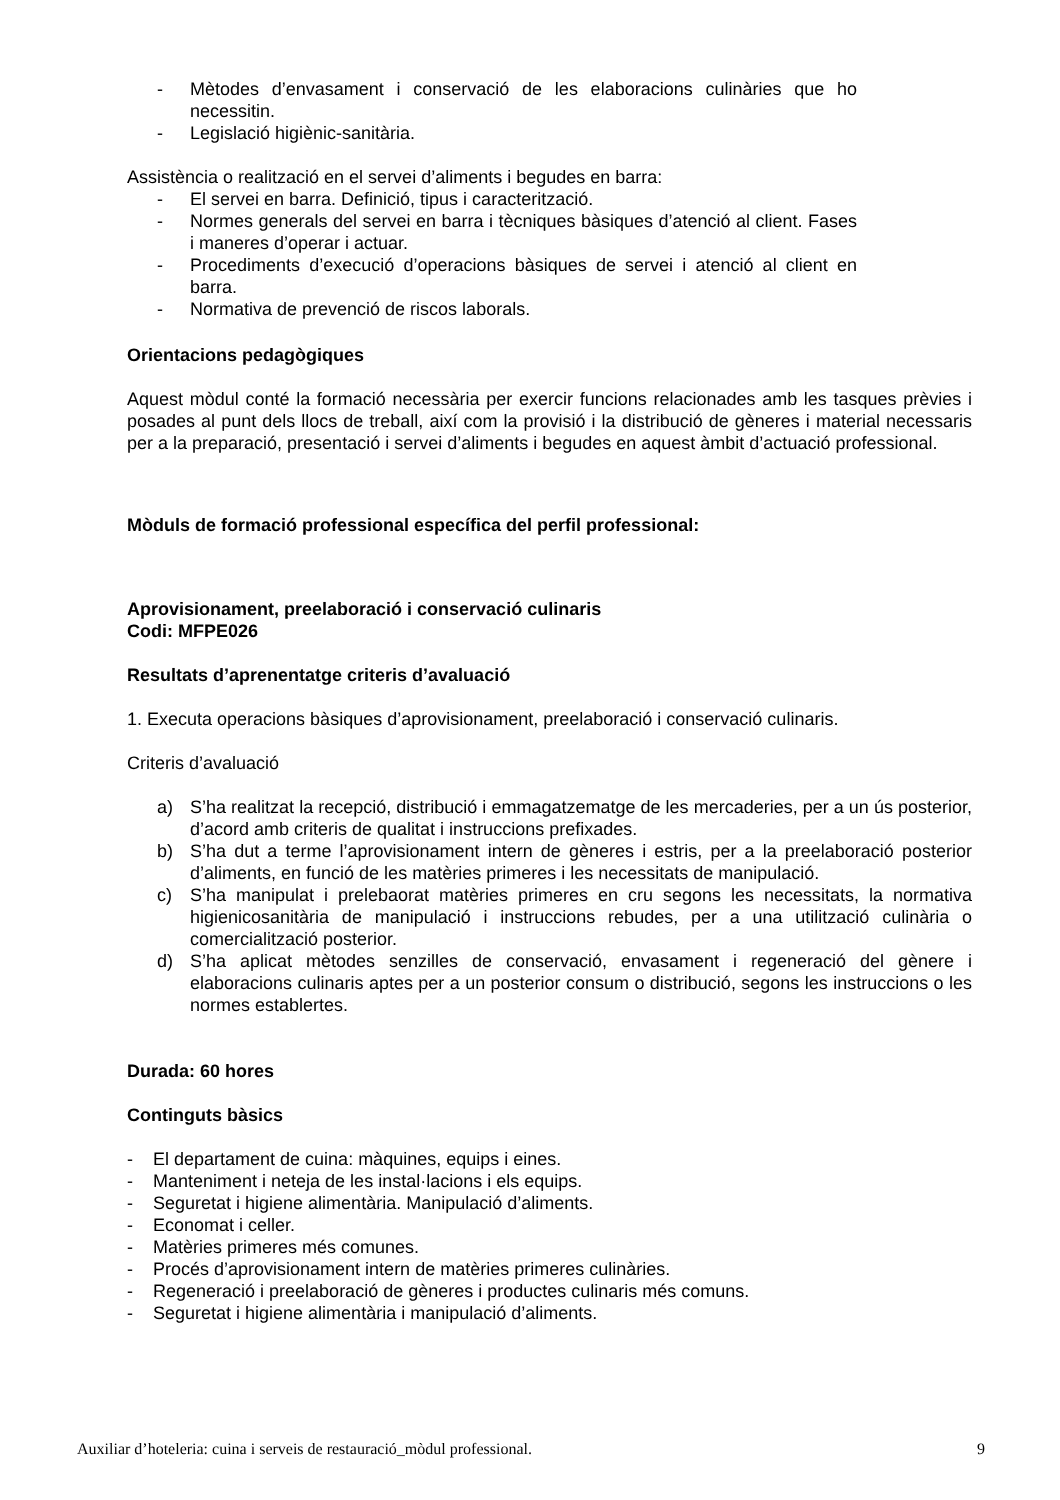- Mètodes d’envasament i conservació de les elaboracions culinàries que ho necessitin.
- Legislació higiènic-sanitària.
Assistència o realització en el servei d’aliments i begudes en barra:
- El servei en barra. Definició, tipus i caracterització.
- Normes generals del servei en barra i tècniques bàsiques d’atenció al client. Fases i maneres d’operar i actuar.
- Procediments d’execució d’operacions bàsiques de servei i atenció al client en barra.
- Normativa de prevenció de riscos laborals.
Orientacions pedagògiques
Aquest mòdul conté la formació necessària per exercir funcions relacionades amb les tasques prèvies i posades al punt dels llocs de treball, així com la provisió i la distribució de gèneres i material necessaris per a la preparació, presentació i servei d’aliments i begudes en aquest àmbit d’actuació professional.
Mòduls de formació professional específica del perfil professional:
Aprovisionament, preelaboració i conservació culinaris
Codi: MFPE026
Resultats d’aprenentatge criteris d’avaluació
1. Executa operacions bàsiques d’aprovisionament, preelaboració i conservació culinaris.
Criteris d’avaluació
a) S’ha realitzat la recepció, distribució i emmagatzematge de les mercaderies, per a un ús posterior, d’acord amb criteris de qualitat i instruccions prefixades.
b) S’ha dut a terme l’aprovisionament intern de gèneres i estris, per a la preelaboració posterior d’aliments, en funció de les matèries primeres i les necessitats de manipulació.
c) S’ha manipulat i prelebaorat matèries primeres en cru segons les necessitats, la normativa higienicosanitària de manipulació i instruccions rebudes, per a una utilització culinària o comercialització posterior.
d) S’ha aplicat mètodes senzilles de conservació, envasament i regeneració del gènere i elaboracions culinaris aptes per a un posterior consum o distribució, segons les instruccions o les normes establertes.
Durada: 60 hores
Continguts bàsics
- El departament de cuina: màquines, equips i eines.
- Manteniment i neteja de les instal·lacions i els equips.
- Seguretat i higiene alimentària. Manipulació d’aliments.
- Economat i celler.
- Matèries primeres més comunes.
- Procés d’aprovisionament intern de matèries primeres culinàries.
- Regeneració i preelaboració de gèneres i productes culinaris més comuns.
- Seguretat i higiene alimentària i manipulació d’aliments.
Auxiliar d’hoteleria: cuina i serveis de restauració_mòdul professional. 9